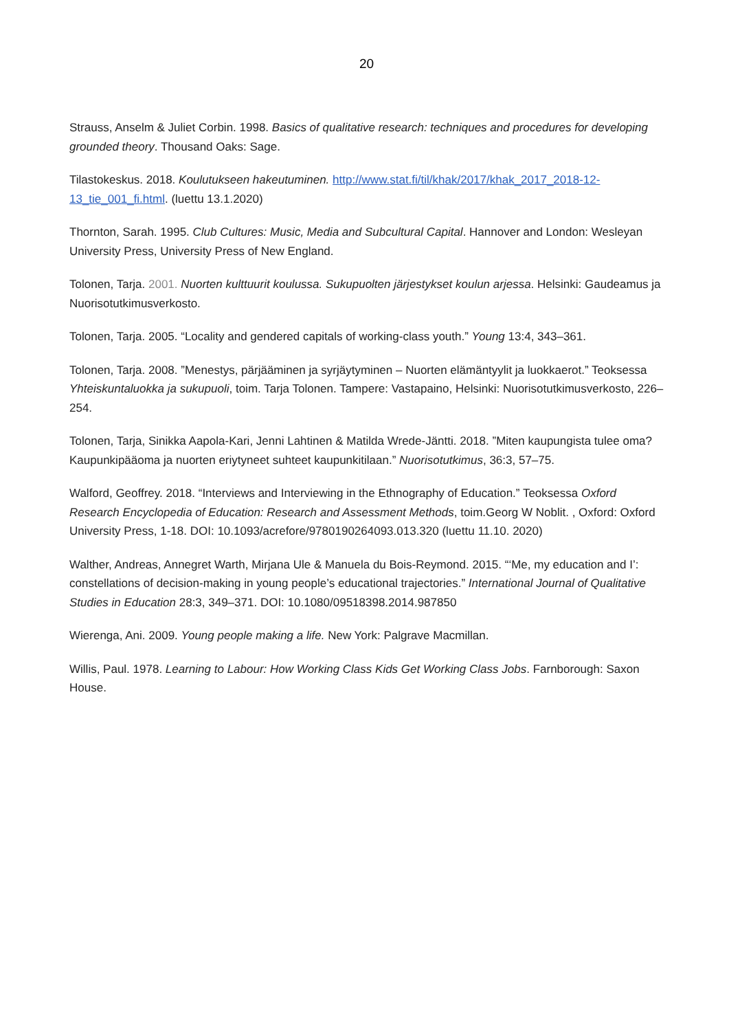20
Strauss, Anselm & Juliet Corbin. 1998. Basics of qualitative research: techniques and procedures for developing grounded theory. Thousand Oaks: Sage.
Tilastokeskus. 2018. Koulutukseen hakeutuminen. http://www.stat.fi/til/khak/2017/khak_2017_2018-12-13_tie_001_fi.html. (luettu 13.1.2020)
Thornton, Sarah. 1995. Club Cultures: Music, Media and Subcultural Capital. Hannover and London: Wesleyan University Press, University Press of New England.
Tolonen, Tarja. 2001. Nuorten kulttuurit koulussa. Sukupuolten järjestykset koulun arjessa. Helsinki: Gaudeamus ja Nuorisotutkimusverkosto.
Tolonen, Tarja. 2005. “Locality and gendered capitals of working-class youth.” Young 13:4, 343–361.
Tolonen, Tarja. 2008. ”Menestys, pärjääminen ja syrjäytyminen – Nuorten elämäntyylit ja luokkaerot.” Teoksessa Yhteiskuntaluokka ja sukupuoli, toim. Tarja Tolonen. Tampere: Vastapaino, Helsinki: Nuorisotutkimusverkosto, 226–254.
Tolonen, Tarja, Sinikka Aapola-Kari, Jenni Lahtinen & Matilda Wrede-Jäntti. 2018. ”Miten kaupungista tulee oma? Kaupunkipääoma ja nuorten eriytyneet suhteet kaupunkitilaan.” Nuorisotutkimus, 36:3, 57–75.
Walford, Geoffrey. 2018. “Interviews and Interviewing in the Ethnography of Education.” Teoksessa Oxford Research Encyclopedia of Education: Research and Assessment Methods, toim.Georg W Noblit. , Oxford: Oxford University Press, 1-18. DOI: 10.1093/acrefore/9780190264093.013.320 (luettu 11.10. 2020)
Walther, Andreas, Annegret Warth, Mirjana Ule & Manuela du Bois-Reymond. 2015. “‘Me, my education and I’: constellations of decision-making in young people’s educational trajectories.” International Journal of Qualitative Studies in Education 28:3, 349–371. DOI: 10.1080/09518398.2014.987850
Wierenga, Ani. 2009. Young people making a life. New York: Palgrave Macmillan.
Willis, Paul. 1978. Learning to Labour: How Working Class Kids Get Working Class Jobs. Farnborough: Saxon House.